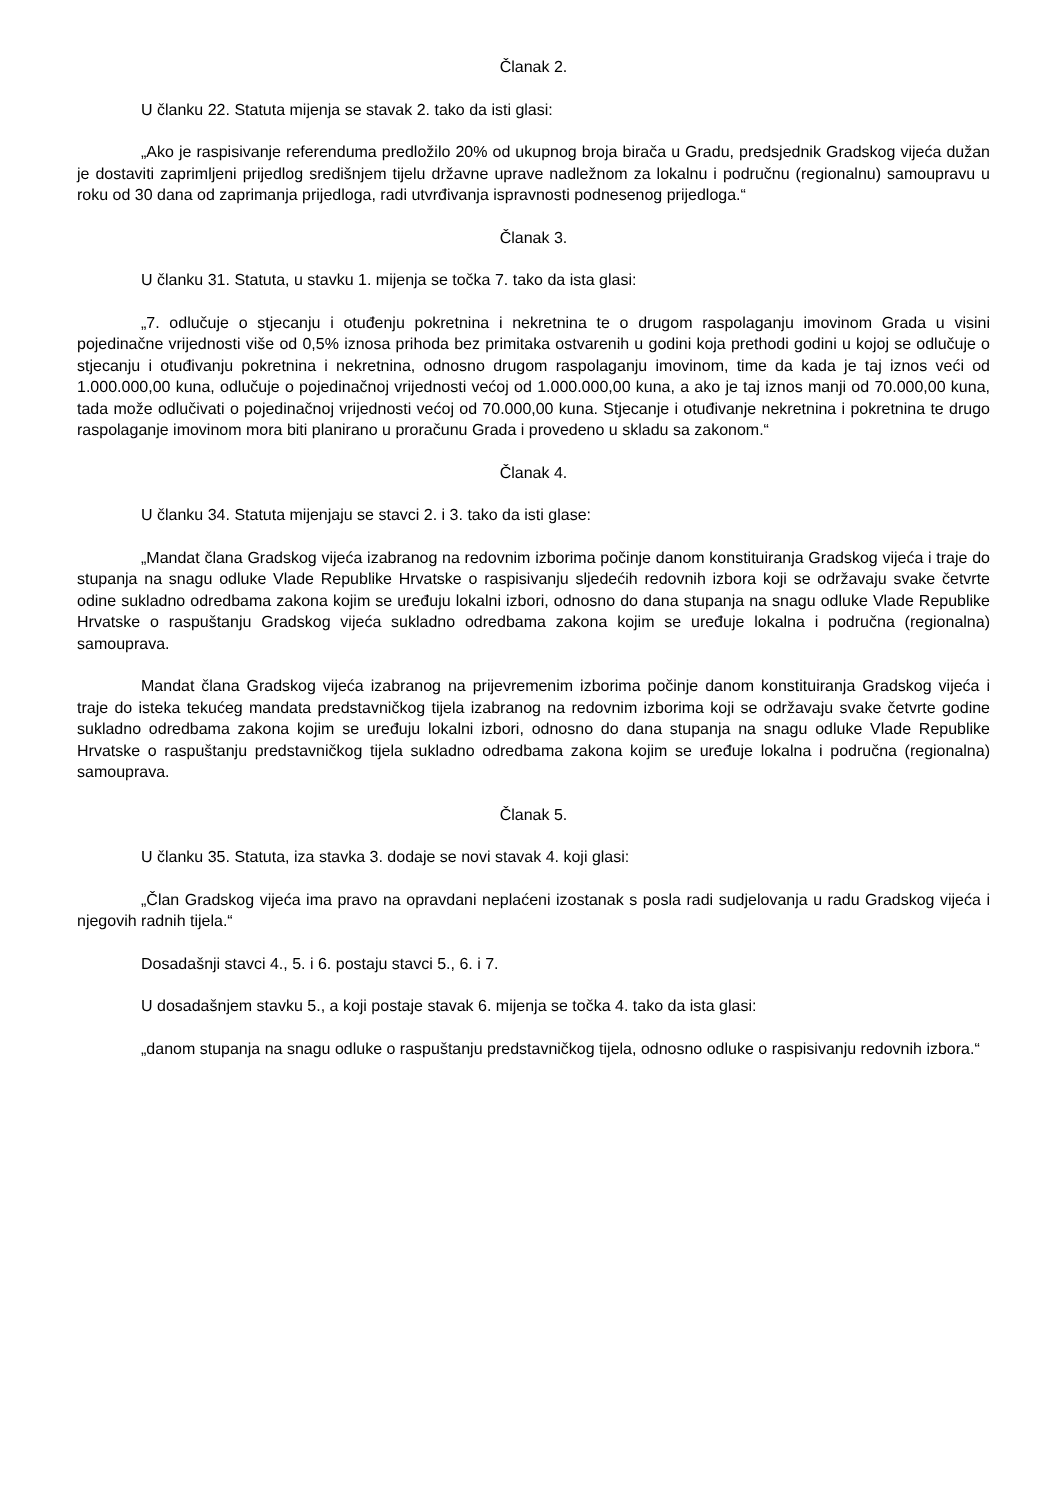Članak 2.
U članku 22. Statuta mijenja se stavak 2. tako da isti glasi:
„Ako je raspisivanje referenduma predložilo 20% od ukupnog broja birača u Gradu, predsjednik Gradskog vijeća dužan je dostaviti zaprimljeni prijedlog središnjem tijelu državne uprave nadležnom za lokalnu i područnu (regionalnu) samoupravu u roku od 30 dana od zaprimanja prijedloga, radi utvrđivanja ispravnosti podnesenog prijedloga.“
Članak 3.
U članku 31. Statuta, u stavku 1. mijenja se točka 7. tako da ista glasi:
„7. odlučuje o stjecanju i otuđenju pokretnina i nekretnina te o drugom raspolaganju imovinom Grada u visini pojedinačne vrijednosti više od 0,5% iznosa prihoda bez primitaka ostvarenih u godini koja prethodi godini u kojoj se odlučuje o stjecanju i otuđivanju pokretnina i nekretnina, odnosno drugom raspolaganju imovinom, time da kada je taj iznos veći od 1.000.000,00 kuna, odlučuje o pojedinačnoj vrijednosti većoj od 1.000.000,00 kuna, a ako je taj iznos manji od 70.000,00 kuna, tada može odlučivati o pojedinačnoj vrijednosti većoj od 70.000,00 kuna. Stjecanje i otuđivanje nekretnina i pokretnina te drugo raspolaganje imovinom mora biti planirano u proračunu Grada i provedeno u skladu sa zakonom.“
Članak 4.
U članku 34. Statuta mijenjaju se stavci 2. i 3. tako da isti glase:
„Mandat člana Gradskog vijeća izabranog na redovnim izborima počinje danom konstituiranja Gradskog vijeća i traje do stupanja na snagu odluke Vlade Republike Hrvatske o raspisivanju sljedećih redovnih izbora koji se održavaju svake četvrte odine sukladno odredbama zakona kojim se uređuju lokalni izbori, odnosno do dana stupanja na snagu odluke Vlade Republike Hrvatske o raspuštanju Gradskog vijeća sukladno odredbama zakona kojim se uređuje lokalna i područna (regionalna) samouprava.
Mandat člana Gradskog vijeća izabranog na prijevremenim izborima počinje danom konstituiranja Gradskog vijeća i traje do isteka tekućeg mandata predstavničkog tijela izabranog na redovnim izborima koji se održavaju svake četvrte godine sukladno odredbama zakona kojim se uređuju lokalni izbori, odnosno do dana stupanja na snagu odluke Vlade Republike Hrvatske o raspuštanju predstavničkog tijela sukladno odredbama zakona kojim se uređuje lokalna i područna (regionalna) samouprava.
Članak 5.
U članku 35. Statuta, iza stavka 3. dodaje se novi stavak 4. koji glasi:
„Član Gradskog vijeća ima pravo na opravdani neplaćeni izostanak s posla radi sudjelovanja u radu Gradskog vijeća i njegovih radnih tijela.“
Dosadašnji stavci 4., 5. i 6. postaju stavci 5., 6. i 7.
U dosadašnjem stavku 5., a koji postaje stavak 6. mijenja se točka 4. tako da ista glasi:
„danom stupanja na snagu odluke o raspuštanju predstavničkog tijela, odnosno odluke o raspisivanju redovnih izbora.“